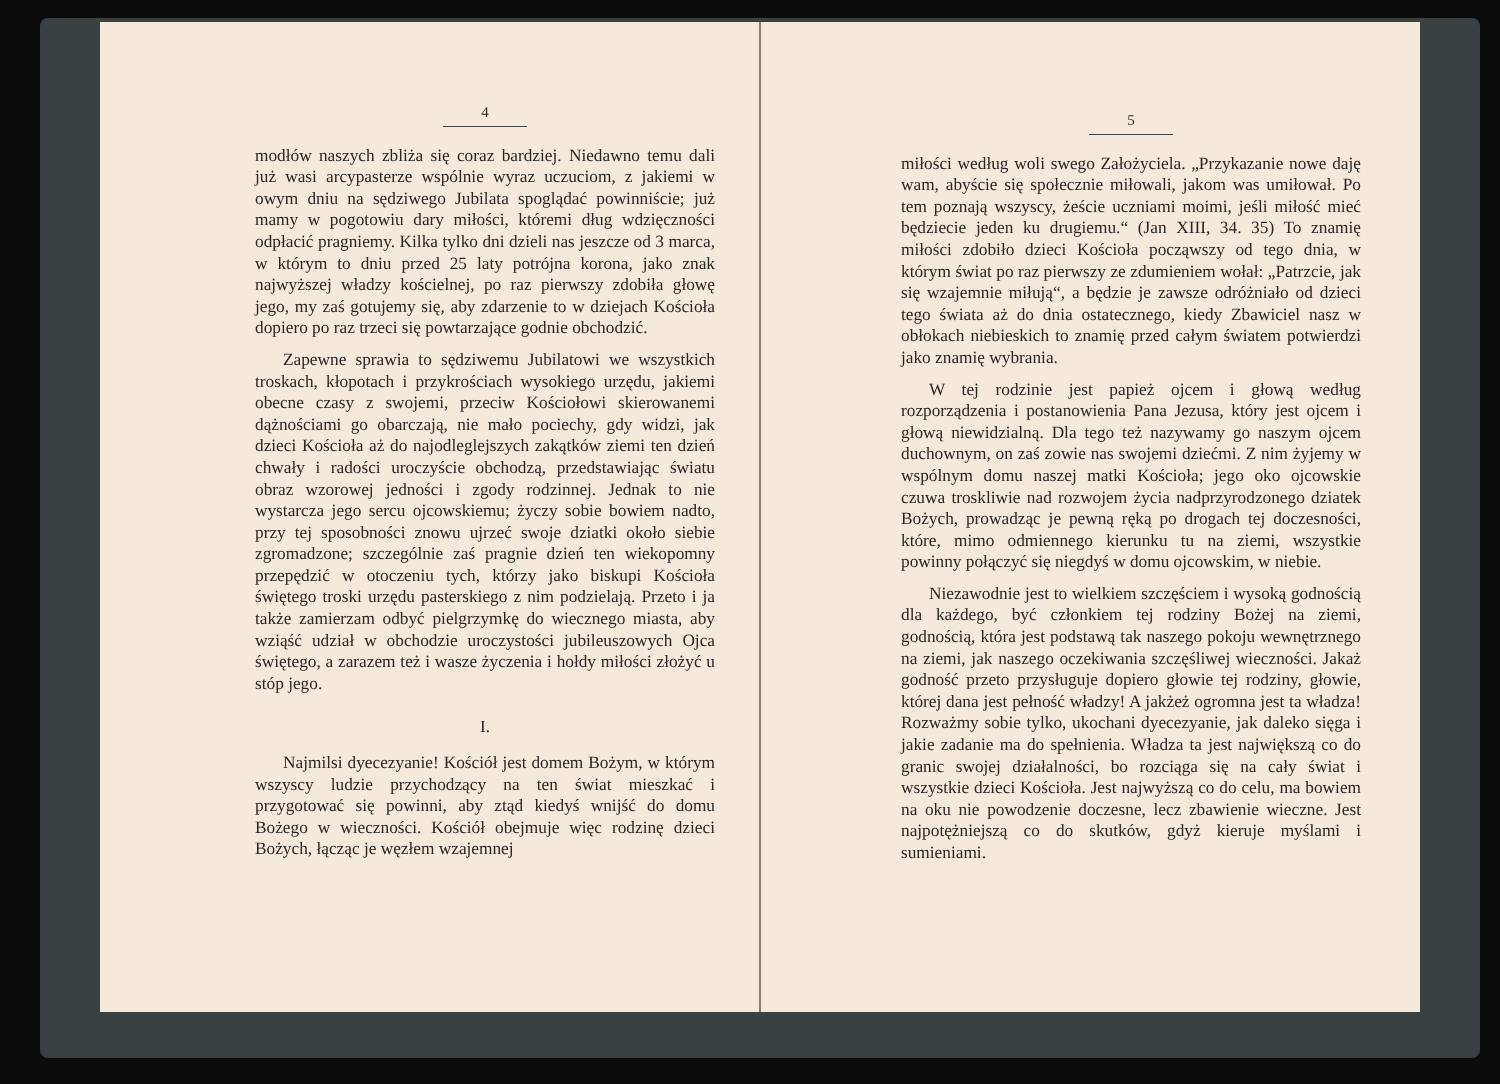4
modłów naszych zbliża się coraz bardziej. Niedawno temu dali już wasi arcypasterze wspólnie wyraz uczuciom, z jakiemi w owym dniu na sędziwego Jubilata spoglądać powinniście; już mamy w pogotowiu dary miłości, któremi dług wdzięczności odpłacić pragniemy. Kilka tylko dni dzieli nas jeszcze od 3 marca, w którym to dniu przed 25 laty potrójna korona, jako znak najwyższej władzy kościelnej, po raz pierwszy zdobiła głowę jego, my zaś gotujemy się, aby zdarzenie to w dziejach Kościoła dopiero po raz trzeci się powtarzające godnie obchodzić.
Zapewne sprawia to sędziwemu Jubilatowi we wszystkich troskach, kłopotach i przykrościach wysokiego urzędu, jakiemi obecne czasy z swojemi, przeciw Kościołowi skierowanemi dążnościami go obarczają, nie mało pociechy, gdy widzi, jak dzieci Kościoła aż do najodleglejszych zakątków ziemi ten dzień chwały i radości uroczyście obchodzą, przedstawiając światu obraz wzorowej jedności i zgody rodzinnej. Jednak to nie wystarcza jego sercu ojcowskiemu; życzy sobie bowiem nadto, przy tej sposobności znowu ujrzeć swoje dziatki około siebie zgromadzone; szczególnie zaś pragnie dzień ten wiekopomny przepędzić w otoczeniu tych, którzy jako biskupi Kościoła świętego troski urzędu pasterskiego z nim podzielają. Przeto i ja także zamierzam odbyć pielgrzymkę do wiecznego miasta, aby wziąść udział w obchodzie uroczystości jubileuszowych Ojca świętego, a zarazem też i wasze życzenia i hołdy miłości złożyć u stóp jego.
I.
Najmilsi dyecezyanie! Kościół jest domem Bożym, w którym wszyscy ludzie przychodzący na ten świat mieszkać i przygotować się powinni, aby ztąd kiedyś wnijść do domu Bożego w wieczności. Kościół obejmuje więc rodzinę dzieci Bożych, łącząc je węzłem wzajemnej
5
miłości według woli swego Założyciela. „Przykazanie nowe daję wam, abyście się społecznie miłowali, jakom was umiłował. Po tem poznają wszyscy, żeście uczniami moimi, jeśli miłość mieć będziecie jeden ku drugiemu.“ (Jan XIII, 34. 35) To znamię miłości zdobiło dzieci Kościoła począwszy od tego dnia, w którym świat po raz pierwszy ze zdumieniem wołał: „Patrzcie, jak się wzajemnie miłują“, a będzie je zawsze odróżniało od dzieci tego świata aż do dnia ostatecznego, kiedy Zbawiciel nasz w obłokach niebieskich to znamię przed całym światem potwierdzi jako znamię wybrania.
W tej rodzinie jest papież ojcem i głową według rozporządzenia i postanowienia Pana Jezusa, który jest ojcem i głową niewidzialną. Dla tego też nazywamy go naszym ojcem duchownym, on zaś zowie nas swojemi dziećmi. Z nim żyjemy w wspólnym domu naszej matki Kościoła; jego oko ojcowskie czuwa troskliwie nad rozwojem życia nadprzyrodzonego dziatek Bożych, prowadząc je pewną ręką po drogach tej doczesności, które, mimo odmiennego kierunku tu na ziemi, wszystkie powinny połączyć się niegdyś w domu ojcowskim, w niebie.
Niezawodnie jest to wielkiem szczęściem i wysoką godnością dla każdego, być członkiem tej rodziny Bożej na ziemi, godnością, która jest podstawą tak naszego pokoju wewnętrznego na ziemi, jak naszego oczekiwania szczęśliwej wieczności. Jakaż godność przeto przysługuje dopiero głowie tej rodziny, głowie, której dana jest pełność władzy! A jakżeż ogromna jest ta władza! Rozważmy sobie tylko, ukochani dyecezyanie, jak daleko sięga i jakie zadanie ma do spełnienia. Władza ta jest największą co do granic swojej działalności, bo rozciąga się na cały świat i wszystkie dzieci Kościoła. Jest najwyższą co do celu, ma bowiem na oku nie powodzenie doczesne, lecz zbawienie wieczne. Jest najpotężniejszą co do skutków, gdyż kieruje myślami i sumieniami.